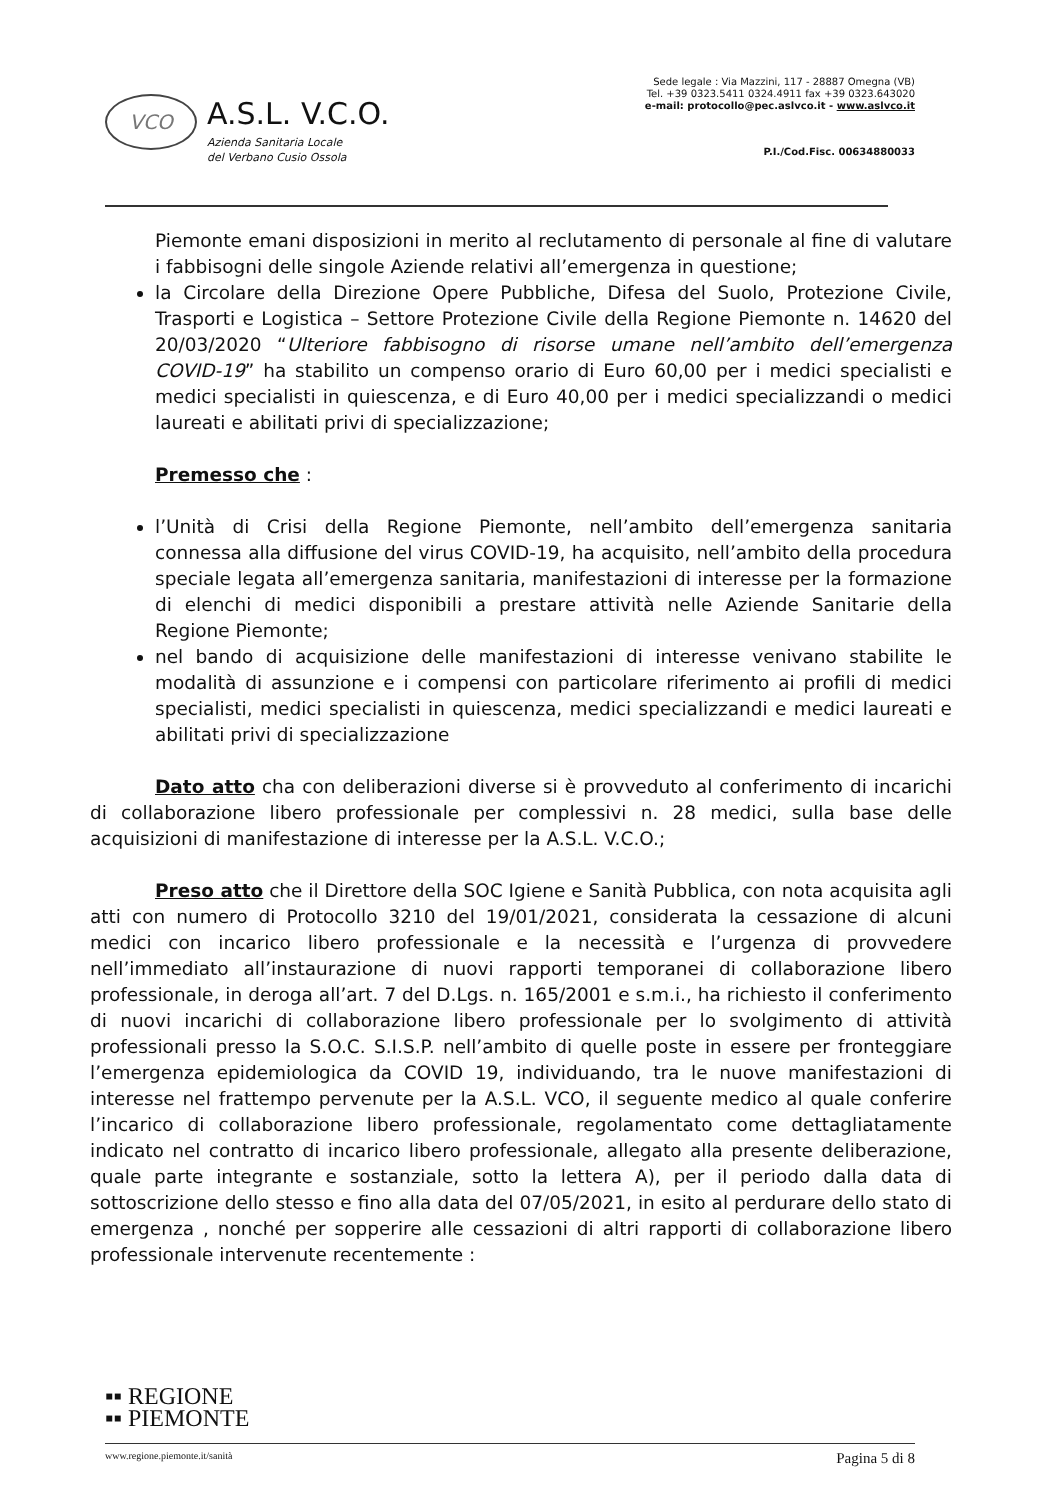VCO
A.S.L. V.C.O.
Azienda Sanitaria Locale
del Verbano Cusio Ossola
Sede legale : Via Mazzini, 117 - 28887 Omegna (VB)
Tel. +39 0323.5411 0324.4911 fax +39 0323.643020
e-mail: protocollo@pec.aslvco.it - www.aslvco.it
P.I./Cod.Fisc. 00634880033
Piemonte emani disposizioni in merito al reclutamento di personale al fine di valutare i fabbisogni delle singole Aziende relativi all’emergenza in questione;
la Circolare della Direzione Opere Pubbliche, Difesa del Suolo, Protezione Civile, Trasporti e Logistica – Settore Protezione Civile della Regione Piemonte n. 14620 del 20/03/2020 “Ulteriore fabbisogno di risorse umane nell’ambito dell’emergenza COVID-19” ha stabilito un compenso orario di Euro 60,00 per i medici specialisti e medici specialisti in quiescenza, e di Euro 40,00 per i medici specializzandi o medici laureati e abilitati privi di specializzazione;
Premesso che :
l’Unità di Crisi della Regione Piemonte, nell’ambito dell’emergenza sanitaria connessa alla diffusione del virus COVID-19, ha acquisito, nell’ambito della procedura speciale legata all’emergenza sanitaria, manifestazioni di interesse per la formazione di elenchi di medici disponibili a prestare attività nelle Aziende Sanitarie della Regione Piemonte;
nel bando di acquisizione delle manifestazioni di interesse venivano stabilite le modalità di assunzione e i compensi con particolare riferimento ai profili di medici specialisti, medici specialisti in quiescenza, medici specializzandi e medici laureati e abilitati privi di specializzazione
Dato atto cha con deliberazioni diverse si è provveduto al conferimento di incarichi di collaborazione libero professionale per complessivi n. 28 medici, sulla base delle acquisizioni di manifestazione di interesse per la A.S.L. V.C.O.;
Preso atto che il Direttore della SOC Igiene e Sanità Pubblica, con nota acquisita agli atti con numero di Protocollo 3210 del 19/01/2021, considerata la cessazione di alcuni medici con incarico libero professionale e la necessità e l’urgenza di provvedere nell’immediato all’instaurazione di nuovi rapporti temporanei di collaborazione libero professionale, in deroga all’art. 7 del D.Lgs. n. 165/2001 e s.m.i., ha richiesto il conferimento di nuovi incarichi di collaborazione libero professionale per lo svolgimento di attività professionali presso la S.O.C. S.I.S.P. nell’ambito di quelle poste in essere per fronteggiare l’emergenza epidemiologica da COVID 19, individuando, tra le nuove manifestazioni di interesse nel frattempo pervenute per la A.S.L. VCO, il seguente medico al quale conferire l’incarico di collaborazione libero professionale, regolamentato come dettagliatamente indicato nel contratto di incarico libero professionale, allegato alla presente deliberazione, quale parte integrante e sostanziale, sotto la lettera A), per il periodo dalla data di sottoscrizione dello stesso e fino alla data del 07/05/2021, in esito al perdurare dello stato di emergenza , nonché per sopperire alle cessazioni di altri rapporti di collaborazione libero professionale intervenute recentemente :
▪▪ REGIONE
▪▪ PIEMONTE
www.regione.piemonte.it/sanità Pagina 5 di 8